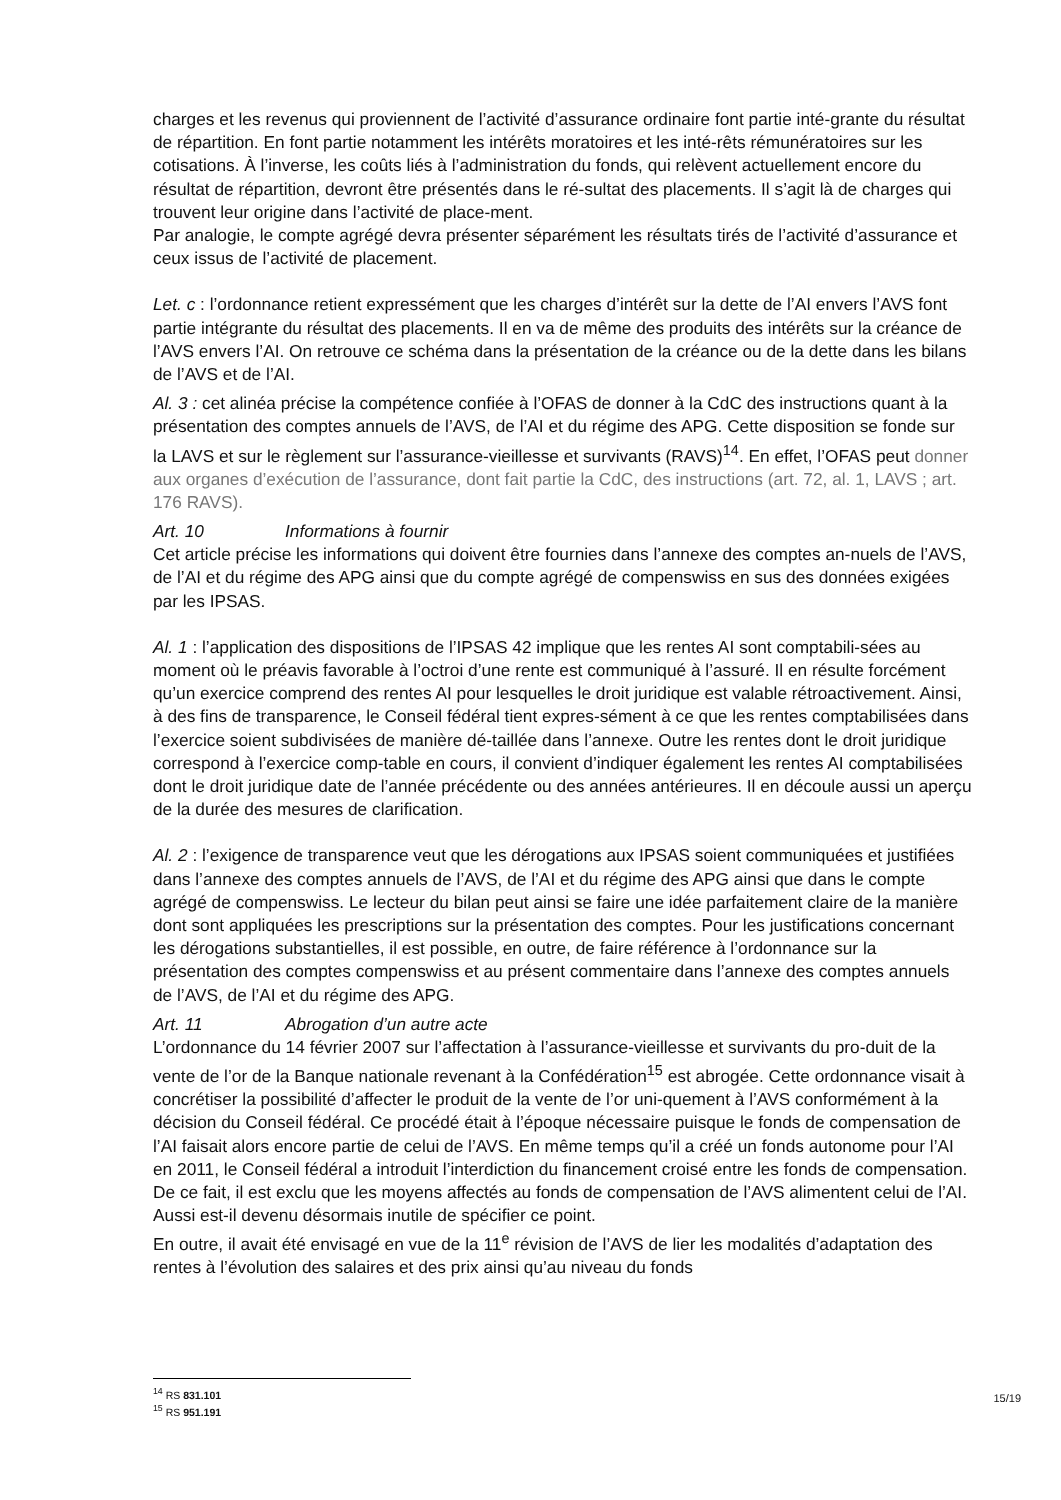charges et les revenus qui proviennent de l’activité d’assurance ordinaire font partie inté-grante du résultat de répartition. En font partie notamment les intérêts moratoires et les inté-rêts rémunératoires sur les cotisations. À l’inverse, les coûts liés à l’administration du fonds, qui relèvent actuellement encore du résultat de répartition, devront être présentés dans le ré-sultat des placements. Il s’agit là de charges qui trouvent leur origine dans l’activité de place-ment.
Par analogie, le compte agrégé devra présenter séparément les résultats tirés de l’activité d’assurance et ceux issus de l’activité de placement.
Let. c : l’ordonnance retient expressément que les charges d’intérêt sur la dette de l’AI envers l’AVS font partie intégrante du résultat des placements. Il en va de même des produits des intérêts sur la créance de l’AVS envers l’AI. On retrouve ce schéma dans la présentation de la créance ou de la dette dans les bilans de l’AVS et de l’AI.
Al. 3 : cet alinéa précise la compétence confiée à l’OFAS de donner à la CdC des instructions quant à la présentation des comptes annuels de l’AVS, de l’AI et du régime des APG. Cette disposition se fonde sur la LAVS et sur le règlement sur l’assurance-vieillesse et survivants (RAVS)<sup>14</sup>. En effet, l’OFAS peut donner aux organes d’exécution de l’assurance, dont fait partie la CdC, des instructions (art. 72, al. 1, LAVS ; art. 176 RAVS).
Art. 10 Informations à fournir
Cet article précise les informations qui doivent être fournies dans l’annexe des comptes an-nuels de l’AVS, de l’AI et du régime des APG ainsi que du compte agrégé de compenswiss en sus des données exigées par les IPSAS.
Al. 1 : l’application des dispositions de l’IPSAS 42 implique que les rentes AI sont comptabili-sées au moment où le préavis favorable à l’octroi d’une rente est communiqué à l’assuré. Il en résulte forcément qu’un exercice comprend des rentes AI pour lesquelles le droit juridique est valable rétroactivement. Ainsi, à des fins de transparence, le Conseil fédéral tient expres-sément à ce que les rentes comptabilisées dans l’exercice soient subdivisées de manière dé-taillée dans l’annexe. Outre les rentes dont le droit juridique correspond à l’exercice comp-table en cours, il convient d’indiquer également les rentes AI comptabilisées dont le droit juridique date de l’année précédente ou des années antérieures. Il en découle aussi un aperçu de la durée des mesures de clarification.
Al. 2 : l’exigence de transparence veut que les dérogations aux IPSAS soient communiquées et justifiées dans l’annexe des comptes annuels de l’AVS, de l’AI et du régime des APG ainsi que dans le compte agrégé de compenswiss. Le lecteur du bilan peut ainsi se faire une idée parfaitement claire de la manière dont sont appliquées les prescriptions sur la présentation des comptes. Pour les justifications concernant les dérogations substantielles, il est possible, en outre, de faire référence à l’ordonnance sur la présentation des comptes compenswiss et au présent commentaire dans l’annexe des comptes annuels de l’AVS, de l’AI et du régime des APG.
Art. 11 Abrogation d’un autre acte
L’ordonnance du 14 février 2007 sur l’affectation à l’assurance-vieillesse et survivants du pro-duit de la vente de l’or de la Banque nationale revenant à la Confédération<sup>15</sup> est abrogée. Cette ordonnance visait à concrétiser la possibilité d’affecter le produit de la vente de l’or uni-quement à l’AVS conformément à la décision du Conseil fédéral. Ce procédé était à l’époque nécessaire puisque le fonds de compensation de l’AI faisait alors encore partie de celui de l’AVS. En même temps qu’il a créé un fonds autonome pour l’AI en 2011, le Conseil fédéral a introduit l’interdiction du financement croisé entre les fonds de compensation. De ce fait, il est exclu que les moyens affectés au fonds de compensation de l’AVS alimentent celui de l’AI. Aussi est-il devenu désormais inutile de spécifier ce point.
En outre, il avait été envisagé en vue de la 11<sup>e</sup> révision de l’AVS de lier les modalités d’adaptation des rentes à l’évolution des salaires et des prix ainsi qu’au niveau du fonds
<sup>14</sup> RS 831.101
<sup>15</sup> RS 951.191
15/19